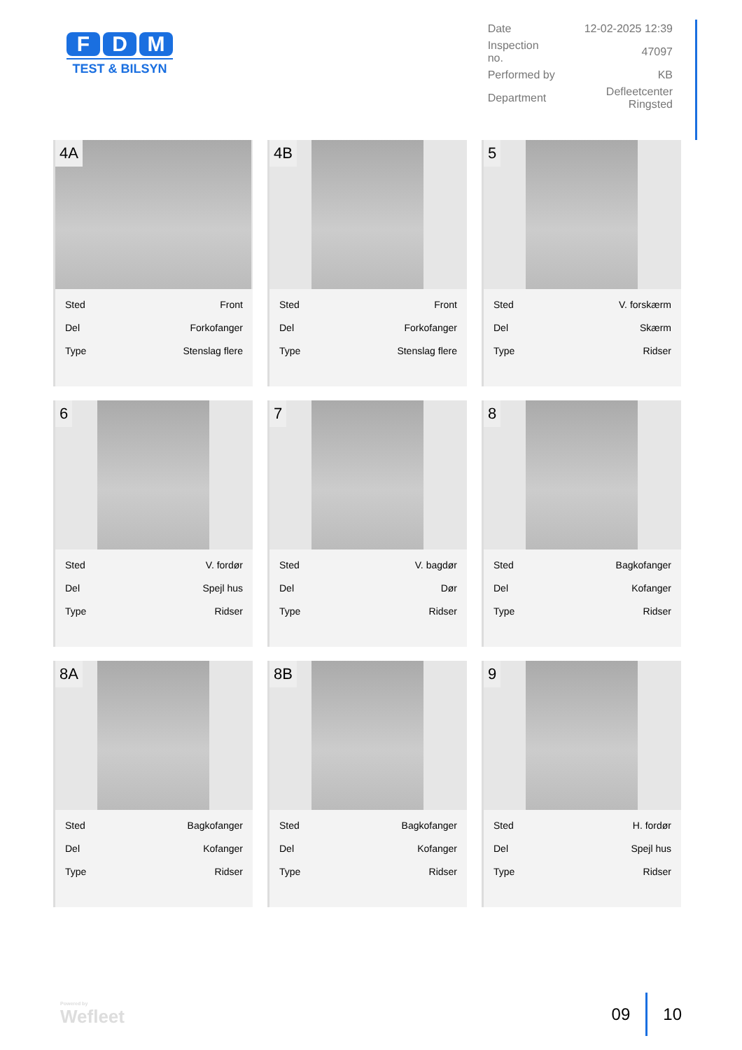F D M
TEST & BILSYN
| Date | 12-02-2025 12:39 |
| Inspection no. | 47097 |
| Performed by | KB |
| Department | Defleetcenter Ringsted |
4A
| Sted | Front |
| Del | Forkofanger |
| Type | Stenslag flere |
4B
| Sted | Front |
| Del | Forkofanger |
| Type | Stenslag flere |
5
| Sted | V. forskærm |
| Del | Skærm |
| Type | Ridser |
6
| Sted | V. fordør |
| Del | Spejl hus |
| Type | Ridser |
7
| Sted | V. bagdør |
| Del | Dør |
| Type | Ridser |
8
| Sted | Bagkofanger |
| Del | Kofanger |
| Type | Ridser |
8A
| Sted | Bagkofanger |
| Del | Kofanger |
| Type | Ridser |
8B
| Sted | Bagkofanger |
| Del | Kofanger |
| Type | Ridser |
9
| Sted | H. fordør |
| Del | Spejl hus |
| Type | Ridser |
Powered by
Wefleet
09 10